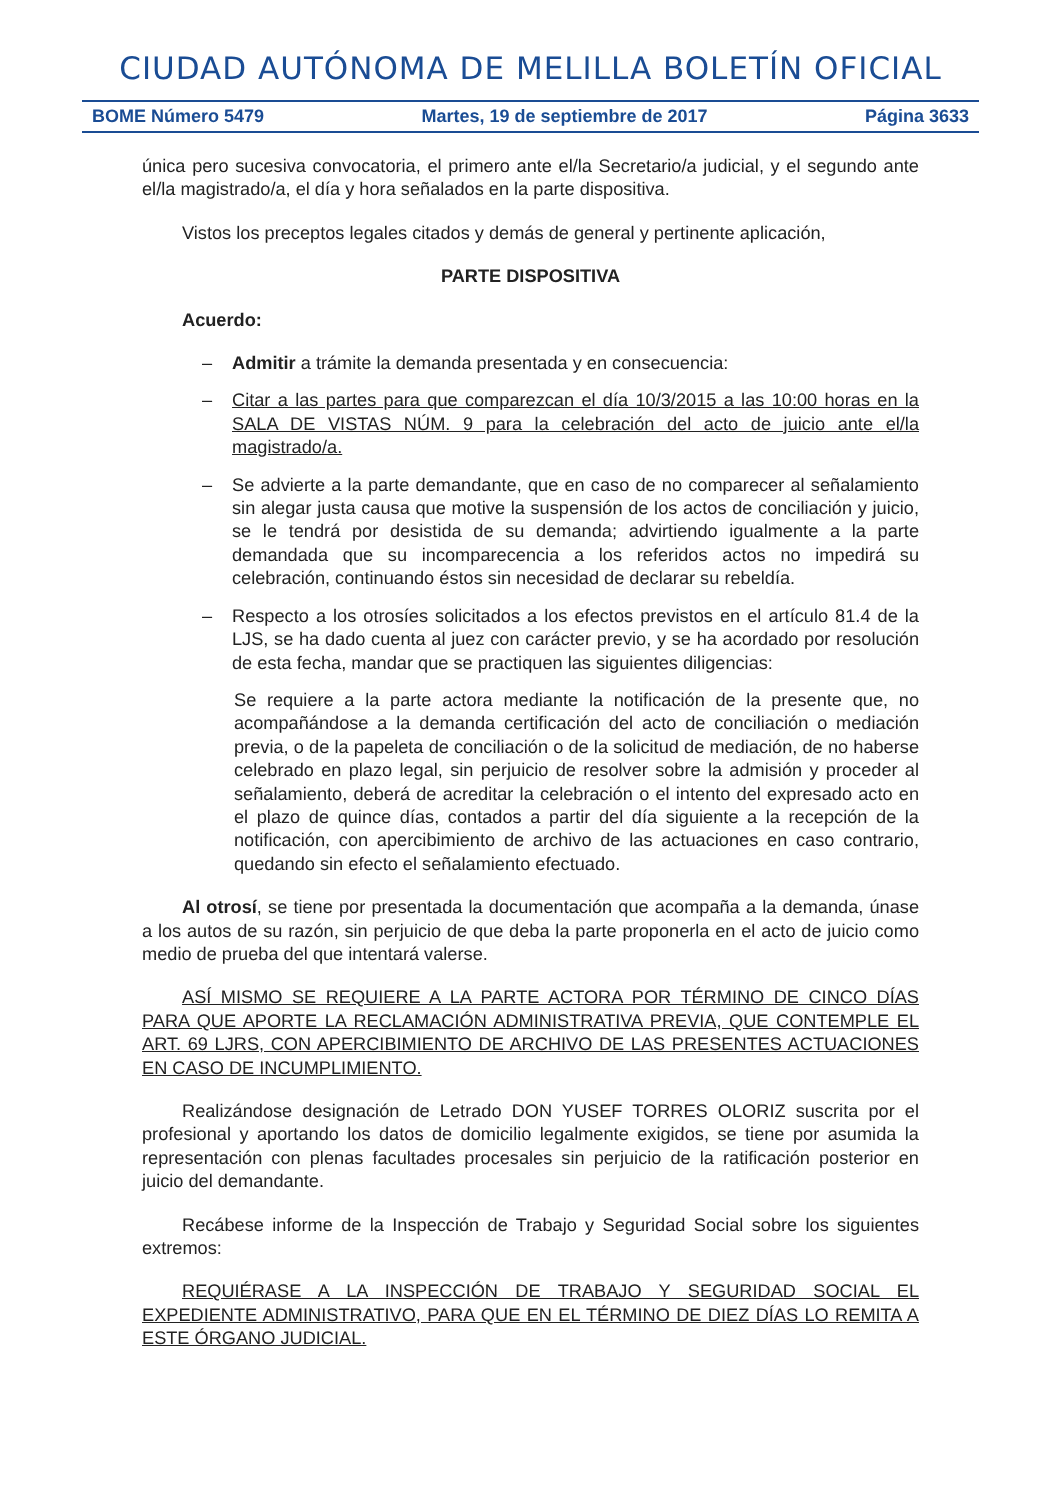CIUDAD AUTÓNOMA DE MELILLA BOLETÍN OFICIAL
BOME Número 5479 Martes, 19 de septiembre de 2017 Página 3633
única pero sucesiva convocatoria, el primero ante el/la Secretario/a judicial, y el segundo ante el/la magistrado/a, el día y hora señalados en la parte dispositiva.
Vistos los preceptos legales citados y demás de general y pertinente aplicación,
PARTE DISPOSITIVA
Acuerdo:
– Admitir a trámite la demanda presentada y en consecuencia:
– Citar a las partes para que comparezcan el día 10/3/2015 a las 10:00 horas en la SALA DE VISTAS NÚM. 9 para la celebración del acto de juicio ante el/la magistrado/a.
– Se advierte a la parte demandante, que en caso de no comparecer al señalamiento sin alegar justa causa que motive la suspensión de los actos de conciliación y juicio, se le tendrá por desistida de su demanda; advirtiendo igualmente a la parte demandada que su incomparecencia a los referidos actos no impedirá su celebración, continuando éstos sin necesidad de declarar su rebeldía.
– Respecto a los otrosíes solicitados a los efectos previstos en el artículo 81.4 de la LJS, se ha dado cuenta al juez con carácter previo, y se ha acordado por resolución de esta fecha, mandar que se practiquen las siguientes diligencias:
Se requiere a la parte actora mediante la notificación de la presente que, no acompañándose a la demanda certificación del acto de conciliación o mediación previa, o de la papeleta de conciliación o de la solicitud de mediación, de no haberse celebrado en plazo legal, sin perjuicio de resolver sobre la admisión y proceder al señalamiento, deberá de acreditar la celebración o el intento del expresado acto en el plazo de quince días, contados a partir del día siguiente a la recepción de la notificación, con apercibimiento de archivo de las actuaciones en caso contrario, quedando sin efecto el señalamiento efectuado.
Al otrosí, se tiene por presentada la documentación que acompaña a la demanda, únase a los autos de su razón, sin perjuicio de que deba la parte proponerla en el acto de juicio como medio de prueba del que intentará valerse.
ASÍ MISMO SE REQUIERE A LA PARTE ACTORA POR TÉRMINO DE CINCO DÍAS PARA QUE APORTE LA RECLAMACIÓN ADMINISTRATIVA PREVIA, QUE CONTEMPLE EL ART. 69 LJRS, CON APERCIBIMIENTO DE ARCHIVO DE LAS PRESENTES ACTUACIONES EN CASO DE INCUMPLIMIENTO.
Realizándose designación de Letrado DON YUSEF TORRES OLORIZ suscrita por el profesional y aportando los datos de domicilio legalmente exigidos, se tiene por asumida la representación con plenas facultades procesales sin perjuicio de la ratificación posterior en juicio del demandante.
Recábese informe de la Inspección de Trabajo y Seguridad Social sobre los siguientes extremos:
REQUIÉRASE A LA INSPECCIÓN DE TRABAJO Y SEGURIDAD SOCIAL EL EXPEDIENTE ADMINISTRATIVO, PARA QUE EN EL TÉRMINO DE DIEZ DÍAS LO REMITA A ESTE ÓRGANO JUDICIAL.